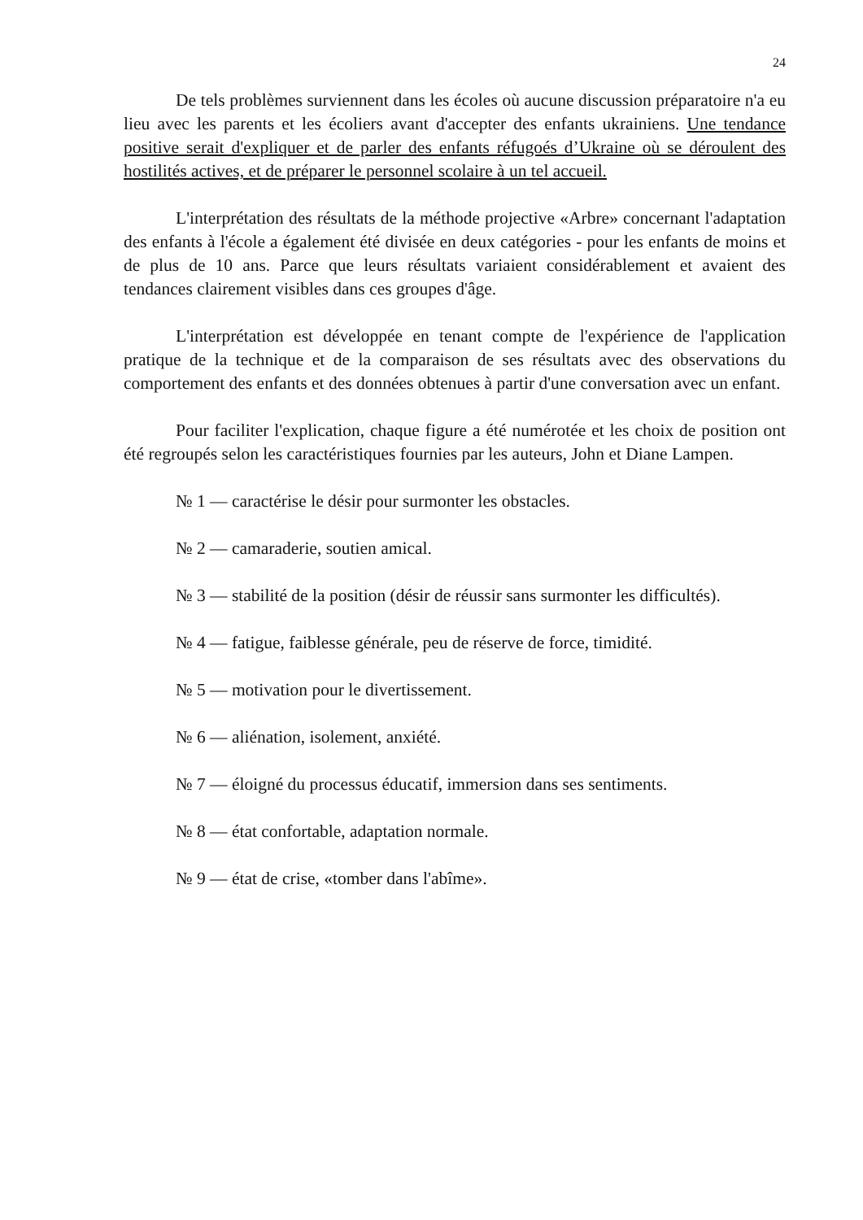24
De tels problèmes surviennent dans les écoles où aucune discussion préparatoire n'a eu lieu avec les parents et les écoliers avant d'accepter des enfants ukrainiens. Une tendance positive serait d'expliquer et de parler des enfants réfugoés d’Ukraine où se déroulent des hostilités actives, et de préparer le personnel scolaire à un tel accueil.
L'interprétation des résultats de la méthode projective «Arbre» concernant l'adaptation des enfants à l'école a également été divisée en deux catégories - pour les enfants de moins et de plus de 10 ans. Parce que leurs résultats variaient considérablement et avaient des tendances clairement visibles dans ces groupes d'âge.
L'interprétation est développée en tenant compte de l'expérience de l'application pratique de la technique et de la comparaison de ses résultats avec des observations du comportement des enfants et des données obtenues à partir d'une conversation avec un enfant.
Pour faciliter l'explication, chaque figure a été numérotée et les choix de position ont été regroupés selon les caractéristiques fournies par les auteurs, John et Diane Lampen.
№ 1 — caractérise le désir pour surmonter les obstacles.
№ 2 — camaraderie, soutien amical.
№ 3 — stabilité de la position (désir de réussir sans surmonter les difficultés).
№ 4 — fatigue, faiblesse générale, peu de réserve de force, timidité.
№ 5 — motivation pour le divertissement.
№ 6 — aliénation, isolement, anxiété.
№ 7 — éloigné du processus éducatif, immersion dans ses sentiments.
№ 8 — état confortable, adaptation normale.
№ 9 — état de crise, «tomber dans l'abîme».